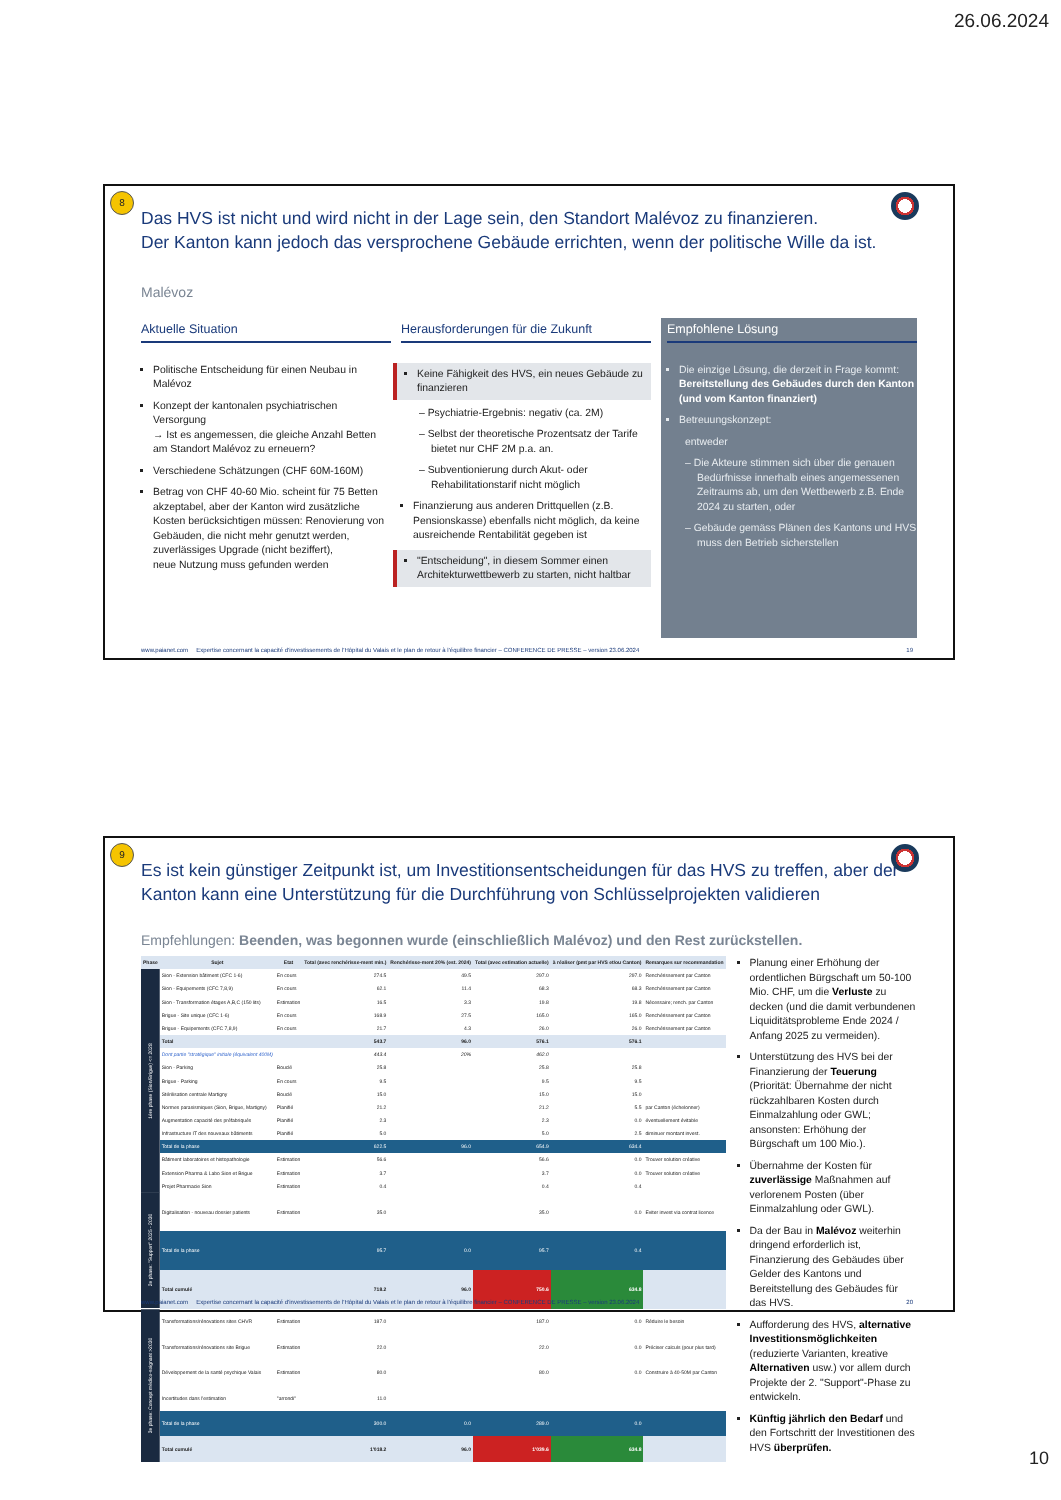26.06.2024
8
Das HVS ist nicht und wird nicht in der Lage sein, den Standort Malévoz zu finanzieren.
Der Kanton kann jedoch das versprochene Gebäude errichten, wenn der politische Wille da ist.
Malévoz
Aktuelle Situation
Politische Entscheidung für einen Neubau in Malévoz
Konzept der kantonalen psychiatrischen Versorgung
→ Ist es angemessen, die gleiche Anzahl Betten am Standort Malévoz zu erneuern?
Verschiedene Schätzungen (CHF 60M-160M)
Betrag von CHF 40-60 Mio. scheint für 75 Betten akzeptabel, aber der Kanton wird zusätzliche Kosten berücksichtigen müssen: Renovierung von Gebäuden, die nicht mehr genutzt werden, zuverlässiges Upgrade (nicht beziffert),
neue Nutzung muss gefunden werden
Herausforderungen für die Zukunft
Keine Fähigkeit des HVS, ein neues Gebäude zu finanzieren
– Psychiatrie-Ergebnis: negativ (ca. 2M)
– Selbst der theoretische Prozentsatz der Tarife bietet nur CHF 2M p.a. an.
– Subventionierung durch Akut- oder Rehabilitationstarif nicht möglich
Finanzierung aus anderen Drittquellen (z.B. Pensionskasse) ebenfalls nicht möglich, da keine ausreichende Rentabilität gegeben ist
"Entscheidung", in diesem Sommer einen Architekturwettbewerb zu starten, nicht haltbar
Empfohlene Lösung
Die einzige Lösung, die derzeit in Frage kommt:
Bereitstellung des Gebäudes durch den Kanton
(und vom Kanton finanziert)
Betreuungskonzept:
entweder
– Die Akteure stimmen sich über die genauen Bedürfnisse innerhalb eines angemessenen Zeitraums ab, um den Wettbewerb z.B. Ende 2024 zu starten, oder
– Gebäude gemäss Plänen des Kantons und HVS muss den Betrieb sicherstellen
www.paianet.com Expertise concernant la capacité d'investissements de l'Hôpital du Valais et le plan de retour à l'équilibre financier – CONFERENCE DE PRESSE – version 23.06.2024 19
9
Es ist kein günstiger Zeitpunkt ist, um Investitionsentscheidungen für das HVS zu treffen, aber der Kanton kann eine Unterstützung für die Durchführung von Schlüsselprojekten validieren
Empfehlungen: Beenden, was begonnen wurde (einschließlich Malévoz) und den Rest zurückstellen.
| Phase | Sujet | Etat | Total (avec renchérisse-ment min.) | Renchérisse-ment 20% (est. 2024) | Total (avec estimation actuelle) | à réaliser (pmt par HVS et/ou Canton) | Remarques sur recommandation |
| --- | --- | --- | --- | --- | --- | --- | --- |
| 1ère phase (Sion/Brigue) <= 2028 | Sion - Extension bâtiment (CFC 1-6) | En cours | 274.5 | 49.5 | 297.0 | 297.0 | Renchérissement par Canton |
| | Sion - Equipements (CFC 7,8,9) | En cours | 62.1 | 11.4 | 68.3 | 68.3 | Renchérissement par Canton |
| | Sion - Transformation étages A,B,C (150 lits) | Estimation | 16.5 | 3.3 | 19.8 | 19.8 | Nécessaire; rench. par Canton |
| | Brigue - Site unique (CFC 1-6) | En cours | 168.9 | 27.5 | 165.0 | 165.0 | Renchérissement par Canton |
| | Brigue - Equipements (CFC 7,8,9) | En cours | 21.7 | 4.3 | 26.0 | 26.0 | Renchérissement par Canton |
| | Total | | 543.7 | 96.0 | 576.1 | 576.1 | |
| | Dont partie "stratégique" initiale (équivalent 400M) | | 443.4 | 20% | 462.0 | | |
| | Sion - Parking | Bouclé | 25.8 | | 25.8 | 25.8 | |
| | Brigue - Parking | En cours | 9.5 | | 9.5 | 9.5 | |
| | Stérilisation centrale Martigny | Bouclé | 15.0 | | 15.0 | 15.0 | |
| | Normes parasismiques (Sion, Brigue, Martigny) | Planifié | 21.2 | | 21.2 | 5.5 | par Canton (échelonner) |
| | Augmentation capacité des préfabriqués | Planifié | 2.3 | | 2.3 | 0.0 | éventuellement évitable |
| | Infrastructure IT des nouveaux bâtiments | Planifié | 5.0 | | 5.0 | 2.5 | diminuer montant invest. |
| | Total de la phase | | 622.5 | 96.0 | 654.9 | 634.4 | |
| | Bâtiment laboratoires et histopathologie | Estimation | 56.6 | | 56.6 | 0.0 | Trouver solution créative |
| | Extension Pharma & Labo Sion et Brigue | Estimation | 3.7 | | 3.7 | 0.0 | Trouver solution créative |
| | Projet Pharmacie Sion | Estimation | 0.4 | | 0.4 | 0.4 | |
| 2e phase: "Support" 2025 - 2030 | Digitalisation - nouveau dossier patients | Estimation | 35.0 | | 35.0 | 0.0 | Eviter invest via contrat licence |
| | Total de la phase | | 95.7 | 0.0 | 95.7 | 0.4 | |
| | Total cumulé | | 718.2 | 96.0 | 750.6 | 634.8 | |
| 3e phase: Concept médico-soignant >2030 | Transformations/rénovations sites CHVR | Estimation | 187.0 | | 187.0 | 0.0 | Réduire le besoin |
| | Transformations/rénovations site Brigue | Estimation | 22.0 | | 22.0 | 0.0 | Préciser calculs (pour plus tard) |
| | Développement de la santé psychique Valais | Estimation | 80.0 | | 80.0 | 0.0 | Construire à 40-50M par Canton |
| | Incertitudes dans l'estimation | "arrondi" | 11.0 | | | | |
| | Total de la phase | | 300.0 | 0.0 | 289.0 | 0.0 | |
| | Total cumulé | | 1'018.2 | 96.0 | 1'039.6 | 634.8 | |
Planung einer Erhöhung der ordentlichen Bürgschaft um 50-100 Mio. CHF, um die Verluste zu decken (und die damit verbundenen Liquiditätsprobleme Ende 2024 / Anfang 2025 zu vermeiden).
Unterstützung des HVS bei der Finanzierung der Teuerung (Priorität: Übernahme der nicht rückzahlbaren Kosten durch Einmalzahlung oder GWL; ansonsten: Erhöhung der Bürgschaft um 100 Mio.).
Übernahme der Kosten für zuverlässige Maßnahmen auf verlorenem Posten (über Einmalzahlung oder GWL).
Da der Bau in Malévoz weiterhin dringend erforderlich ist, Finanzierung des Gebäudes über Gelder des Kantons und Bereitstellung des Gebäudes für das HVS.
Aufforderung des HVS, alternative Investitionsmöglichkeiten (reduzierte Varianten, kreative Alternativen usw.) vor allem durch Projekte der 2. "Support"-Phase zu entwickeln.
Künftig jährlich den Bedarf und den Fortschritt der Investitionen des HVS überprüfen.
www.paianet.com Expertise concernant la capacité d'investissements de l'Hôpital du Valais et le plan de retour à l'équilibre financier – CONFERENCE DE PRESSE – version 23.06.2024 20
10